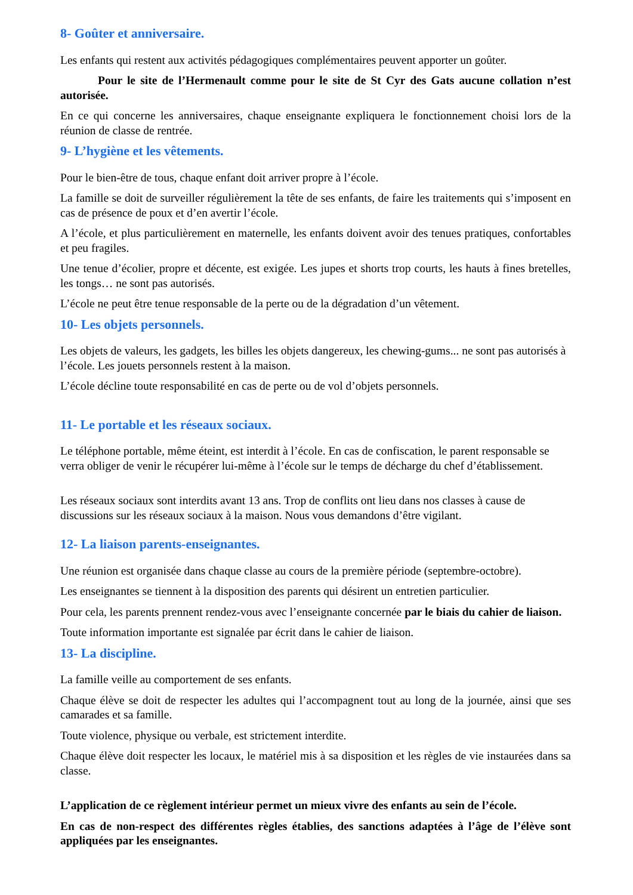8- Goûter et anniversaire.
Les enfants qui restent aux activités pédagogiques complémentaires peuvent apporter un goûter.
Pour le site de l’Hermenault comme pour le site de St Cyr des Gats aucune collation n’est autorisée.
En ce qui concerne les anniversaires, chaque enseignante expliquera le fonctionnement choisi lors de la réunion de classe de rentrée.
9- L’hygiène et les vêtements.
Pour le bien-être de tous, chaque enfant doit arriver propre à l’école.
La famille se doit de surveiller régulièrement la tête de ses enfants, de faire les traitements qui s’imposent en cas de présence de poux et d’en avertir l’école.
A l’école, et plus particulièrement en maternelle, les enfants doivent avoir des tenues pratiques, confortables et peu fragiles.
Une tenue d’écolier, propre et décente, est exigée. Les jupes et shorts trop courts, les hauts à fines bretelles, les tongs… ne sont pas autorisés.
L’école ne peut être tenue responsable de la perte ou de la dégradation d’un vêtement.
10- Les objets personnels.
Les objets de valeurs, les gadgets, les billes les objets dangereux, les chewing-gums... ne sont pas autorisés à l’école. Les jouets personnels restent à la maison.
L’école décline toute responsabilité en cas de perte ou de vol d’objets personnels.
11- Le portable et les réseaux sociaux.
Le téléphone portable, même éteint, est interdit à l’école. En cas de confiscation, le parent responsable se verra obliger de venir le récupérer lui-même à l’école sur le temps de décharge du chef d’établissement.
Les réseaux sociaux sont interdits avant 13 ans. Trop de conflits ont lieu dans nos classes à cause de discussions sur les réseaux sociaux à la maison. Nous vous demandons d’être vigilant.
12- La liaison parents-enseignantes.
Une réunion est organisée dans chaque classe au cours de la première période (septembre-octobre).
Les enseignantes se tiennent à la disposition des parents qui désirent un entretien particulier.
Pour cela, les parents prennent rendez-vous avec l’enseignante concernée par le biais du cahier de liaison.
Toute information importante est signalée par écrit dans le cahier de liaison.
13- La discipline.
La famille veille au comportement de ses enfants.
Chaque élève se doit de respecter les adultes qui l’accompagnent tout au long de la journée, ainsi que ses camarades et sa famille.
Toute violence, physique ou verbale, est strictement interdite.
Chaque élève doit respecter les locaux, le matériel mis à sa disposition et les règles de vie instaurées dans sa classe.
L’application de ce règlement intérieur permet un mieux vivre des enfants au sein de l’école.
En cas de non-respect des différentes règles établies, des sanctions adaptées à l’âge de l’élève sont appliquées par les enseignantes.